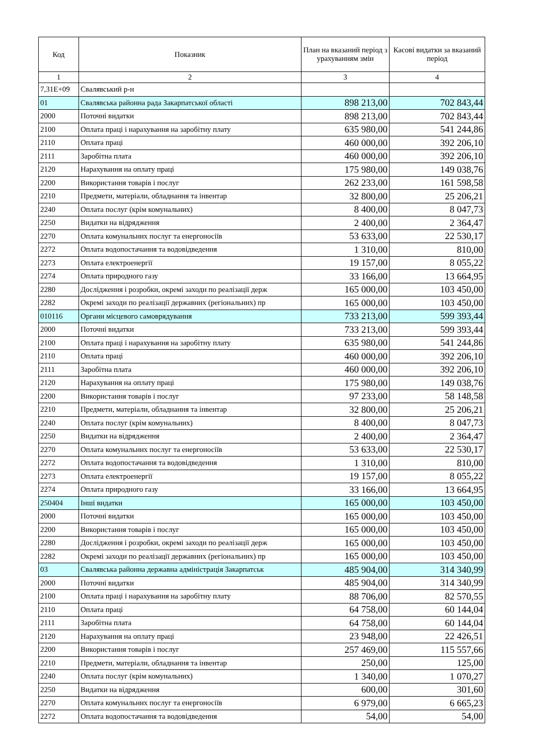| Код | Показник | План на вказаний період з урахуванням змін | Касові видатки за вказаний період |
| --- | --- | --- | --- |
| 1 | 2 | 3 | 4 |
| 7,31E+09 | Свалявський р-н | | |
| 01 | Свалявська районна рада Закарпатської області | 898 213,00 | 702 843,44 |
| 2000 | Поточні видатки | 898 213,00 | 702 843,44 |
| 2100 | Оплата праці і нарахування на заробітну плату | 635 980,00 | 541 244,86 |
| 2110 | Оплата праці | 460 000,00 | 392 206,10 |
| 2111 | Заробітна плата | 460 000,00 | 392 206,10 |
| 2120 | Нарахування на оплату праці | 175 980,00 | 149 038,76 |
| 2200 | Використання товарів і послуг | 262 233,00 | 161 598,58 |
| 2210 | Предмети, матеріали, обладнання та інвентар | 32 800,00 | 25 206,21 |
| 2240 | Оплата послуг (крім комунальних) | 8 400,00 | 8 047,73 |
| 2250 | Видатки на відрядження | 2 400,00 | 2 364,47 |
| 2270 | Оплата комунальних послуг та енергоносіїв | 53 633,00 | 22 530,17 |
| 2272 | Оплата водопостачання та водовідведення | 1 310,00 | 810,00 |
| 2273 | Оплата електроенергії | 19 157,00 | 8 055,22 |
| 2274 | Оплата природного газу | 33 166,00 | 13 664,95 |
| 2280 | Дослідження і розробки, окремі заходи по реалізації держ | 165 000,00 | 103 450,00 |
| 2282 | Окремі заходи по реалізації державних (регіональних) пр | 165 000,00 | 103 450,00 |
| 010116 | Органи місцевого самоврядування | 733 213,00 | 599 393,44 |
| 2000 | Поточні видатки | 733 213,00 | 599 393,44 |
| 2100 | Оплата праці і нарахування на заробітну плату | 635 980,00 | 541 244,86 |
| 2110 | Оплата праці | 460 000,00 | 392 206,10 |
| 2111 | Заробітна плата | 460 000,00 | 392 206,10 |
| 2120 | Нарахування на оплату праці | 175 980,00 | 149 038,76 |
| 2200 | Використання товарів і послуг | 97 233,00 | 58 148,58 |
| 2210 | Предмети, матеріали, обладнання та інвентар | 32 800,00 | 25 206,21 |
| 2240 | Оплата послуг (крім комунальних) | 8 400,00 | 8 047,73 |
| 2250 | Видатки на відрядження | 2 400,00 | 2 364,47 |
| 2270 | Оплата комунальних послуг та енергоносіїв | 53 633,00 | 22 530,17 |
| 2272 | Оплата водопостачання та водовідведення | 1 310,00 | 810,00 |
| 2273 | Оплата електроенергії | 19 157,00 | 8 055,22 |
| 2274 | Оплата природного газу | 33 166,00 | 13 664,95 |
| 250404 | Інші видатки | 165 000,00 | 103 450,00 |
| 2000 | Поточні видатки | 165 000,00 | 103 450,00 |
| 2200 | Використання товарів і послуг | 165 000,00 | 103 450,00 |
| 2280 | Дослідження і розробки, окремі заходи по реалізації держ | 165 000,00 | 103 450,00 |
| 2282 | Окремі заходи по реалізації державних (регіональних) пр | 165 000,00 | 103 450,00 |
| 03 | Свалявська районна державна адміністрація Закарпатськ | 485 904,00 | 314 340,99 |
| 2000 | Поточні видатки | 485 904,00 | 314 340,99 |
| 2100 | Оплата праці і нарахування на заробітну плату | 88 706,00 | 82 570,55 |
| 2110 | Оплата праці | 64 758,00 | 60 144,04 |
| 2111 | Заробітна плата | 64 758,00 | 60 144,04 |
| 2120 | Нарахування на оплату праці | 23 948,00 | 22 426,51 |
| 2200 | Використання товарів і послуг | 257 469,00 | 115 557,66 |
| 2210 | Предмети, матеріали, обладнання та інвентар | 250,00 | 125,00 |
| 2240 | Оплата послуг (крім комунальних) | 1 340,00 | 1 070,27 |
| 2250 | Видатки на відрядження | 600,00 | 301,60 |
| 2270 | Оплата комунальних послуг та енергоносіїв | 6 979,00 | 6 665,23 |
| 2272 | Оплата водопостачання та водовідведення | 54,00 | 54,00 |